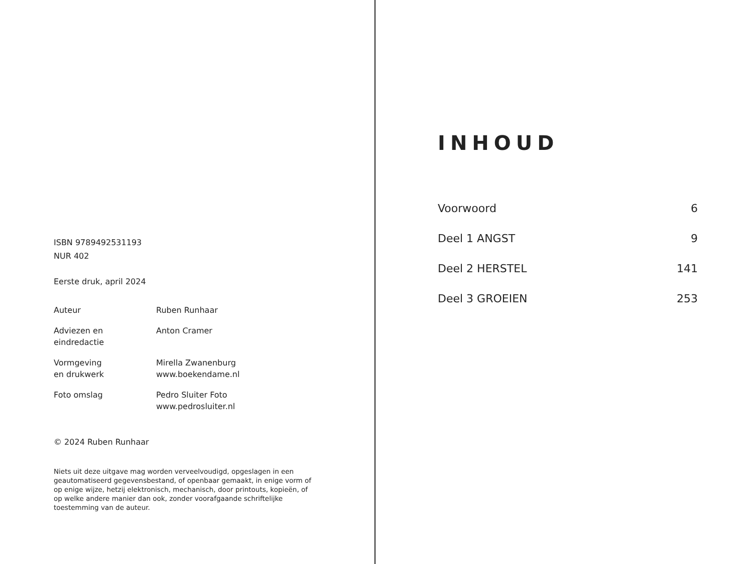ISBN 9789492531193
NUR 402
Eerste druk, april 2024
Auteur Ruben Runhaar
Adviezen en
eindredactie
Anton Cramer
Vormgeving
en drukwerk
Mirella Zwanenburg
www.boekendame.nl
Foto omslag Pedro Sluiter Foto
www.pedrosluiter.nl
© 2024 Ruben Runhaar
Niets uit deze uitgave mag worden verveelvoudigd, opgeslagen in een geautomatiseerd gegevensbestand, of openbaar gemaakt, in enige vorm of op enige wijze, hetzij elektronisch, mechanisch, door printouts, kopieën, of op welke andere manier dan ook, zonder voorafgaande schriftelijke toestemming van de auteur.
INHOUD
Voorwoord 6
Deel 1 ANGST 9
Deel 2 HERSTEL 141
Deel 3 GROEIEN 253